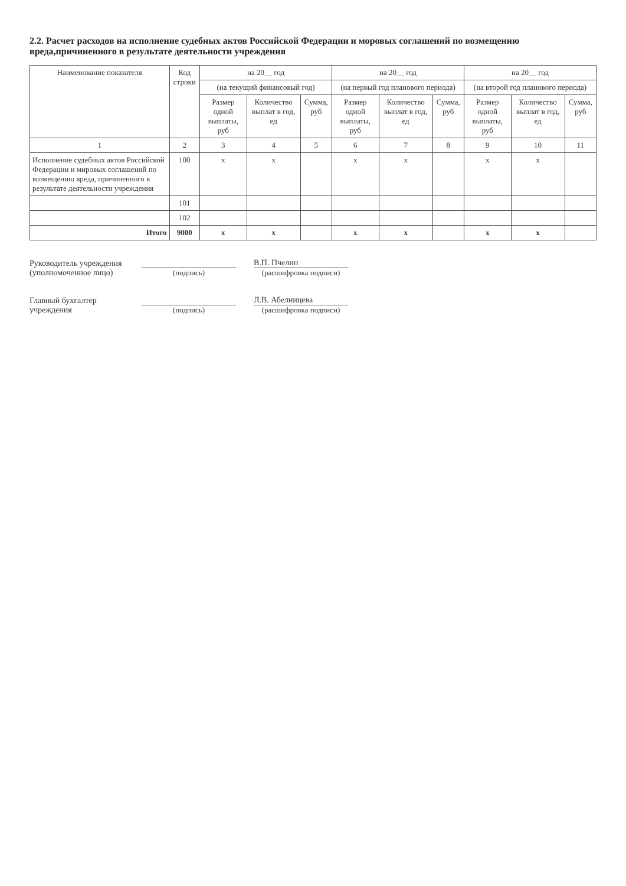2.2. Расчет расходов на исполнение судебных актов Российской Федерации и моровых соглашений по возмещению вреда,причиненного в результате деятельности учреждения
| Наименование показателя | Код строки | на 20__ год | | | на 20__ год | | | на 20__ год | | |
| --- | --- | --- | --- | --- | --- | --- | --- | --- | --- | --- |
| | | (на текущий финансовый год) | | | (на первый год планового периода) | | | (на второй год планового периода) | | |
| | | Размер одной выплаты, руб | Количество выплат в год, ед | Сумма, руб | Размер одной выплаты, руб | Количество выплат в год, ед | Сумма, руб | Размер одной выплаты, руб | Количество выплат в год, ед | Сумма, руб |
| 1 | 2 | 3 | 4 | 5 | 6 | 7 | 8 | 9 | 10 | 11 |
| Исполнение судебных актов Российской Федерации и мировых соглашений по возмещению вреда, причиненного в результате деятельности учреждения | 100 | x | x | | x | x | | x | x | |
| | 101 | | | | | | | | | |
| | 102 | | | | | | | | | |
| Итого | 9000 | x | x | | x | x | | x | x | |
Руководитель учреждения
(уполномоченное лицо)
(подпись)
В.П. Пчелин
(расшифровка подписи)
Главный бухгалтер
учреждения
(подпись)
Л.В. Абелинцева
(расшифровка подписи)